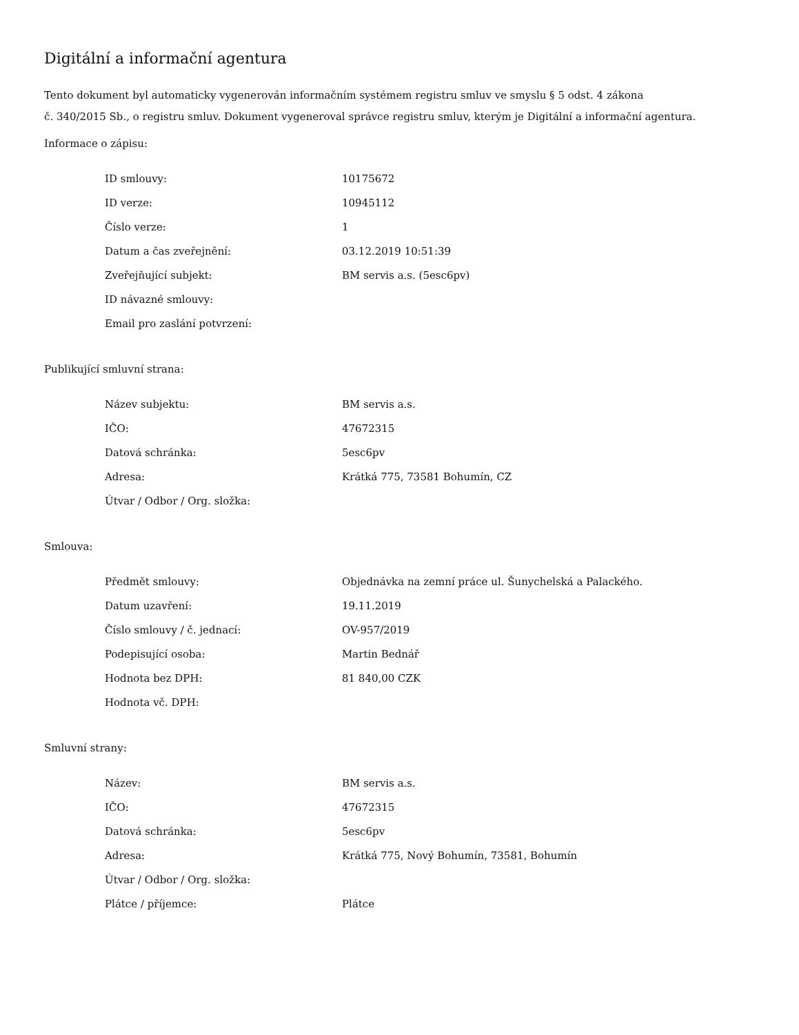Digitální a informační agentura
Tento dokument byl automaticky vygenerován informačním systémem registru smluv ve smyslu § 5 odst. 4 zákona
č. 340/2015 Sb., o registru smluv. Dokument vygeneroval správce registru smluv, kterým je Digitální a informační agentura.
Informace o zápisu:
| ID smlouvy: | 10175672 |
| ID verze: | 10945112 |
| Číslo verze: | 1 |
| Datum a čas zveřejnění: | 03.12.2019 10:51:39 |
| Zveřejňující subjekt: | BM servis a.s. (5esc6pv) |
| ID návazné smlouvy: | |
| Email pro zaslání potvrzení: | |
Publikující smluvní strana:
| Název subjektu: | BM servis a.s. |
| IČO: | 47672315 |
| Datová schránka: | 5esc6pv |
| Adresa: | Krátká 775, 73581 Bohumín, CZ |
| Útvar / Odbor / Org. složka: | |
Smlouva:
| Předmět smlouvy: | Objednávka na zemní práce ul. Šunychelská a Palackého. |
| Datum uzavření: | 19.11.2019 |
| Číslo smlouvy / č. jednací: | OV-957/2019 |
| Podepisující osoba: | Martin Bednář |
| Hodnota bez DPH: | 81 840,00 CZK |
| Hodnota vč. DPH: | |
Smluvní strany:
| Název: | BM servis a.s. |
| IČO: | 47672315 |
| Datová schránka: | 5esc6pv |
| Adresa: | Krátká 775, Nový Bohumín, 73581, Bohumín |
| Útvar / Odbor / Org. složka: | |
| Plátce / příjemce: | Plátce |